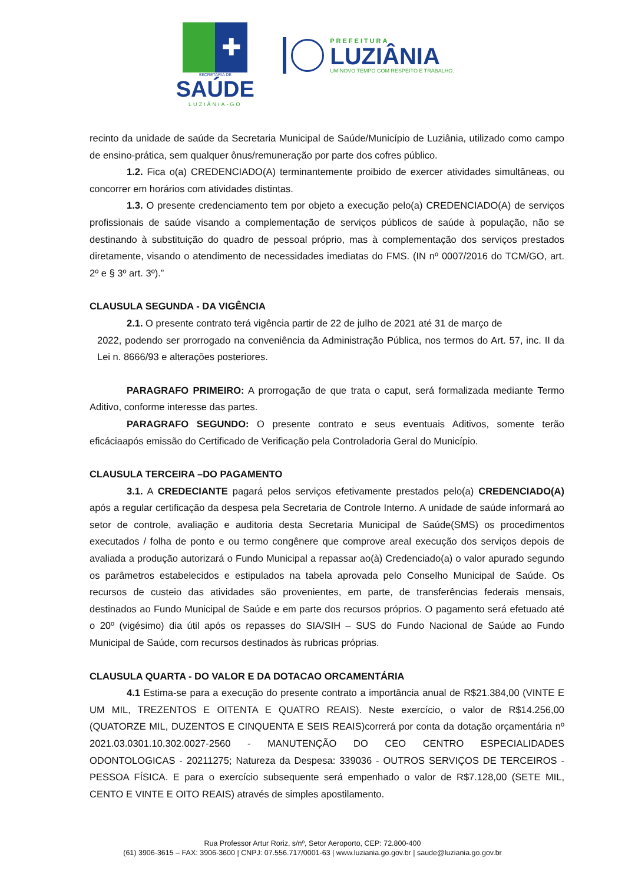✚
SECRETARIA DE
SAÚDE
LUZIÂNIA-GO
PREFEITURA
LUZIÂNIA
UM NOVO TEMPO COM RESPEITO E TRABALHO.
recinto da unidade de saúde da Secretaria Municipal de Saúde/Município de Luziânia, utilizado como campo de ensino-prática, sem qualquer ônus/remuneração por parte dos cofres público.
1.2. Fica o(a) CREDENCIADO(A) terminantemente proibido de exercer atividades simultâneas, ou concorrer em horários com atividades distintas.
1.3. O presente credenciamento tem por objeto a execução pelo(a) CREDENCIADO(A) de serviços profissionais de saúde visando a complementação de serviços públicos de saúde à população, não se destinando à substituição do quadro de pessoal próprio, mas à complementação dos serviços prestados diretamente, visando o atendimento de necessidades imediatas do FMS. (IN nº 0007/2016 do TCM/GO, art. 2º e § 3º art. 3º).”
CLAUSULA SEGUNDA - DA VIGÊNCIA
2.1. O presente contrato terá vigência partir de 22 de julho de 2021 até 31 de março de
2022, podendo ser prorrogado na conveniência da Administração Pública, nos termos do Art. 57, inc. II da Lei n. 8666/93 e alterações posteriores.
PARAGRAFO PRIMEIRO: A prorrogação de que trata o caput, será formalizada mediante Termo Aditivo, conforme interesse das partes.
PARAGRAFO SEGUNDO: O presente contrato e seus eventuais Aditivos, somente terão eficáciaapós emissão do Certificado de Verificação pela Controladoria Geral do Município.
CLAUSULA TERCEIRA –DO PAGAMENTO
3.1. A CREDECIANTE pagará pelos serviços efetivamente prestados pelo(a) CREDENCIADO(A) após a regular certificação da despesa pela Secretaria de Controle Interno. A unidade de saúde informará ao setor de controle, avaliação e auditoria desta Secretaria Municipal de Saúde(SMS) os procedimentos executados / folha de ponto e ou termo congênere que comprove areal execução dos serviços depois de avaliada a produção autorizará o Fundo Municipal a repassar ao(à) Credenciado(a) o valor apurado segundo os parâmetros estabelecidos e estipulados na tabela aprovada pelo Conselho Municipal de Saúde. Os recursos de custeio das atividades são provenientes, em parte, de transferências federais mensais, destinados ao Fundo Municipal de Saúde e em parte dos recursos próprios. O pagamento será efetuado até o 20º (vigésimo) dia útil após os repasses do SIA/SIH – SUS do Fundo Nacional de Saúde ao Fundo Municipal de Saúde, com recursos destinados às rubricas próprias.
CLAUSULA QUARTA - DO VALOR E DA DOTACAO ORCAMENTÁRIA
4.1 Estima-se para a execução do presente contrato a importância anual de R$21.384,00 (VINTE E UM MIL, TREZENTOS E OITENTA E QUATRO REAIS). Neste exercício, o valor de R$14.256,00 (QUATORZE MIL, DUZENTOS E CINQUENTA E SEIS REAIS)correrá por conta da dotação orçamentária nº 2021.03.0301.10.302.0027-2560 - MANUTENÇÃO DO CEO CENTRO ESPECIALIDADES ODONTOLOGICAS - 20211275; Natureza da Despesa: 339036 - OUTROS SERVIÇOS DE TERCEIROS - PESSOA FÍSICA. E para o exercício subsequente será empenhado o valor de R$7.128,00 (SETE MIL, CENTO E VINTE E OITO REAIS) através de simples apostilamento.
Rua Professor Artur Roriz, s/nº, Setor Aeroporto, CEP: 72.800-400
(61) 3906-3615 – FAX: 3906-3600 | CNPJ: 07.556.717/0001-63 | www.luziania.go.gov.br | saude@luziania.go.gov.br